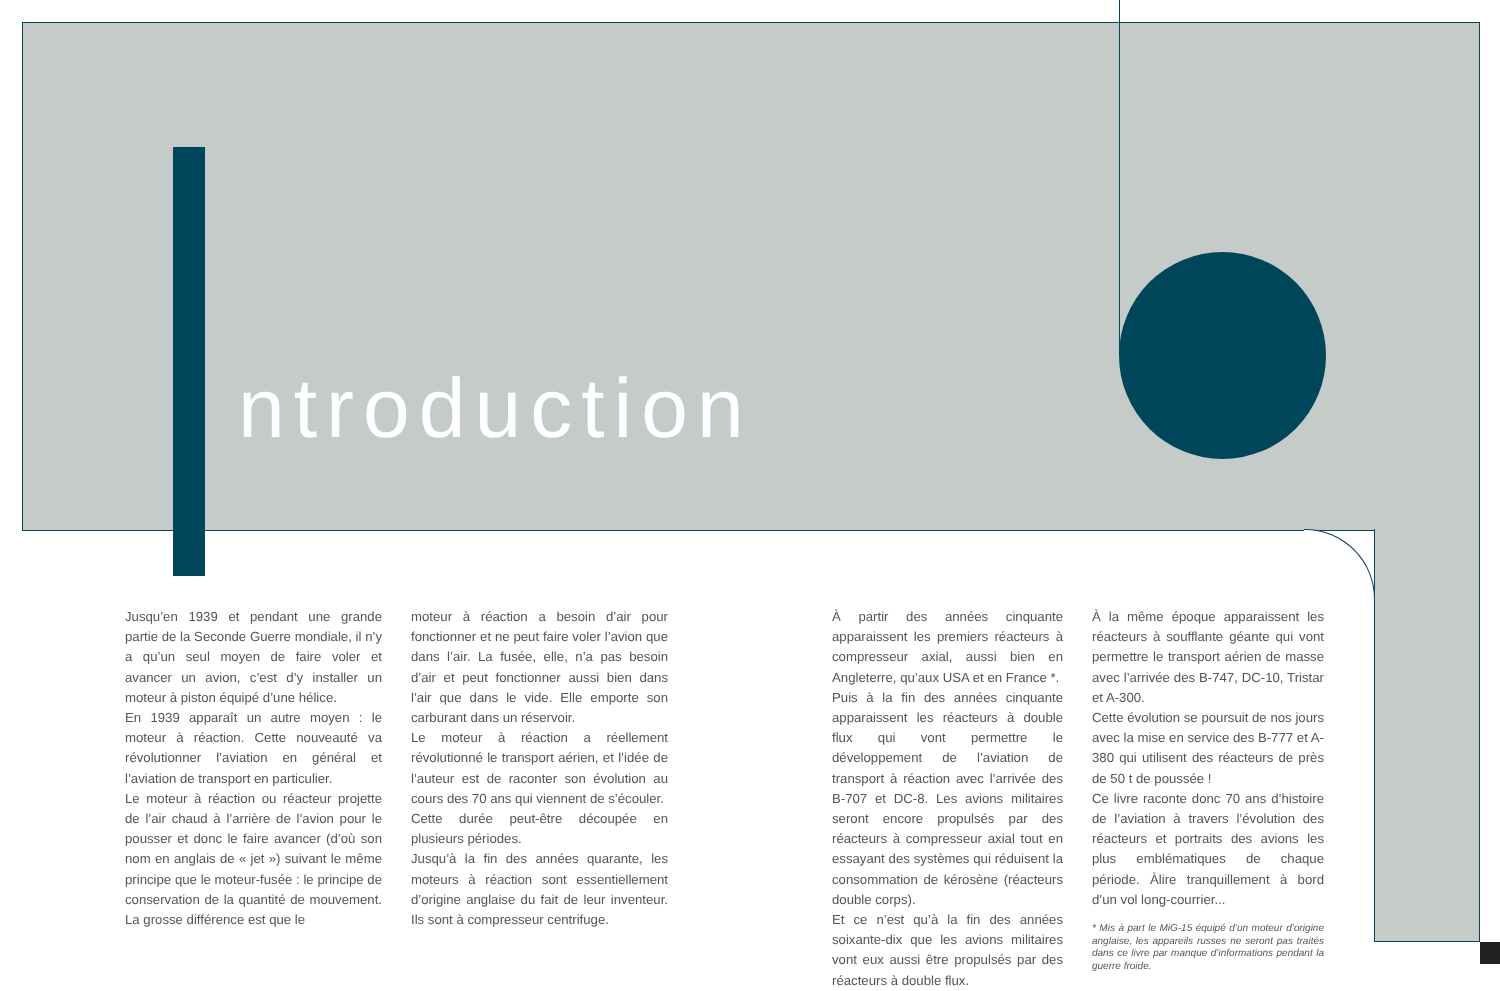ntroduction
Jusqu’en 1939 et pendant une grande partie de la Seconde Guerre mondiale, il n’y a qu’un seul moyen de faire voler et avancer un avion, c’est d’y installer un moteur à piston équipé d’une hélice.
En 1939 apparaît un autre moyen : le moteur à réaction. Cette nouveauté va révolutionner l’aviation en général et l’aviation de transport en particulier.
Le moteur à réaction ou réacteur projette de l’air chaud à l’arrière de l’avion pour le pousser et donc le faire avancer (d’où son nom en anglais de « jet ») suivant le même principe que le moteur-fusée : le principe de conservation de la quantité de mouvement. La grosse différence est que le
moteur à réaction a besoin d’air pour fonctionner et ne peut faire voler l’avion que dans l’air. La fusée, elle, n’a pas besoin d’air et peut fonctionner aussi bien dans l’air que dans le vide. Elle emporte son carburant dans un réservoir.
Le moteur à réaction a réellement révolutionné le transport aérien, et l’idée de l’auteur est de raconter son évolution au cours des 70 ans qui viennent de s’écouler.
Cette durée peut-être découpée en plusieurs périodes.
Jusqu’à la fin des années quarante, les moteurs à réaction sont essentiellement d’origine anglaise du fait de leur inventeur. Ils sont à compresseur centrifuge.
À partir des années cinquante apparaissent les premiers réacteurs à compresseur axial, aussi bien en Angleterre, qu’aux USA et en France *.
Puis à la fin des années cinquante apparaissent les réacteurs à double flux qui vont permettre le développement de l’aviation de transport à réaction avec l’arrivée des B-707 et DC-8. Les avions militaires seront encore propulsés par des réacteurs à compresseur axial tout en essayant des systèmes qui réduisent la consommation de kérosène (réacteurs double corps).
Et ce n’est qu’à la fin des années soixante-dix que les avions militaires vont eux aussi être propulsés par des réacteurs à double flux.
À la même époque apparaissent les réacteurs à soufflante géante qui vont permettre le transport aérien de masse avec l’arrivée des B-747, DC-10, Tristar et A-300.
Cette évolution se poursuit de nos jours avec la mise en service des B-777 et A-380 qui utilisent des réacteurs de près de 50 t de poussée !
Ce livre raconte donc 70 ans d’histoire de l’aviation à travers l’évolution des réacteurs et portraits des avions les plus emblématiques de chaque période. Àlire tranquillement à bord d’un vol long-courrier...
* Mis à part le MiG-15 équipé d’un moteur d’origine anglaise, les appareils russes ne seront pas traités dans ce livre par manque d’informations pendant la guerre froide.